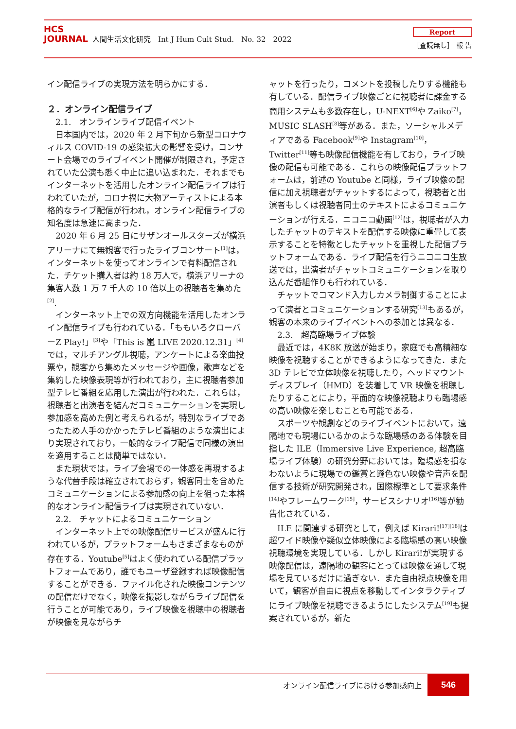HCS
JOURNAL
人間生活文化研究　Int J Hum Cult Stud.　No. 32　2022
Report
［査読無し］ 報 告
イン配信ライブの実現方法を明らかにする．
２．オンライン配信ライブ
2.1.　オンラインライブ配信イベント
日本国内では，2020 年 2 月下旬から新型コロナウィルス COVID-19 の感染拡大の影響を受け，コンサート会場でのライブイベント開催が制限され，予定されていた公演も悉く中止に追い込まれた．それまでもインターネットを活用したオンライン配信ライブは行われていたが，コロナ禍に大物アーティストによる本格的なライブ配信が行われ，オンライン配信ライブの知名度は急速に高まった．
2020 年 6 月 25 日にサザンオールスターズが横浜アリーナにて無観客で行ったライブコンサート<sup>[1]</sup>は，インターネットを使ってオンラインで有料配信された．チケット購入者は約 18 万人で，横浜アリーナの集客人数 1 万 7 千人の 10 倍以上の視聴者を集めた<sup>[2]</sup>.
インターネット上での双方向機能を活用したオンライン配信ライブも行われている．「ももいろクローバーZ Play!」<sup>[3]</sup>や「This is 嵐 LIVE 2020.12.31」<sup>[4]</sup>では，マルチアングル視聴，アンケートによる楽曲投票や，観客から集めたメッセージや画像，歌声などを集約した映像表現等が行われており，主に視聴者参加型テレビ番組を応用した演出が行われた．これらは，視聴者と出演者を結んだコミュニケーションを実現し参加感を高めた例と考えられるが，特別なライブであったため人手のかかったテレビ番組のような演出により実現されており，一般的なライブ配信で同様の演出を適用することは簡単ではない．
また現状では，ライブ会場での一体感を再現するような代替手段は確立されておらず，観客同士を含めたコミュニケーションによる参加感の向上を狙った本格的なオンライン配信ライブは実現されていない．
2.2.　チャットによるコミュニケーション
インターネット上での映像配信サービスが盛んに行われているが，プラットフォームもさまざまなものが存在する．Youtube<sup>[5]</sup>はよく使われている配信プラットフォームであり，誰でもユーザ登録すれば映像配信することができる．ファイル化された映像コンテンツの配信だけでなく，映像を撮影しながらライブ配信を行うことが可能であり，ライブ映像を視聴中の視聴者が映像を見ながらチ
ャットを行ったり，コメントを投稿したりする機能も有している．配信ライブ映像ごとに視聴者に課金する商用システムも多数存在し，U-NEXT<sup>[6]</sup>や Zaiko<sup>[7]</sup>，MUSIC SLASH<sup>[8]</sup>等がある．また，ソーシャルメディアである Facebook<sup>[9]</sup>や Instagram<sup>[10]</sup>，Twitter<sup>[11]</sup>等も映像配信機能を有しており，ライブ映像の配信も可能である．これらの映像配信プラットフォームは，前述の Youtube と同様，ライブ映像の配信に加え視聴者がチャットするによって，視聴者と出演者もしくは視聴者同士のテキストによるコミュニケーションが行える．ニコニコ動画<sup>[12]</sup>は，視聴者が入力したチャットのテキストを配信する映像に重畳して表示することを特徴としたチャットを重視した配信プラットフォームである．ライブ配信を行うニコニコ生放送では，出演者がチャットコミュニケーションを取り込んだ番組作りも行われている．
チャットでコマンド入力しカメラ制御することによって演者とコミュニケーションする研究<sup>[13]</sup>もあるが，観客の本来のライブイベントへの参加とは異なる．
2.3.　超高臨場ライブ体験
最近では，4K8K 放送が始まり，家庭でも高精細な映像を視聴することができるようになってきた．また 3D テレビで立体映像を視聴したり，ヘッドマウントディスプレイ（HMD）を装着して VR 映像を視聴したりすることにより，平面的な映像視聴よりも臨場感の高い映像を楽しむことも可能である．
スポーツや観劇などのライブイベントにおいて，遠隔地でも現場にいるかのような臨場感のある体験を目指した ILE（Immersive Live Experience, 超高臨場ライブ体験）の研究分野においては，臨場感を損なわないように現場での鑑賞と遜色ない映像や音声を配信する技術が研究開発され，国際標準として要求条件<sup>[14]</sup>やフレームワーク<sup>[15]</sup>，サービスシナリオ<sup>[16]</sup>等が勧告化されている．
ILE に関連する研究として，例えば Kirari!<sup>[17][18]</sup>は超ワイド映像や疑似立体映像による臨場感の高い映像視聴環境を実現している．しかし Kirari!が実現する映像配信は，遠隔地の観客にとっては映像を通して現場を見ているだけに過ぎない．また自由視点映像を用いて，観客が自由に視点を移動してインタラクティブにライブ映像を視聴できるようにしたシステム<sup>[19]</sup>も提案されているが，新た
オンライン配信ライブにおける参加感向上 546